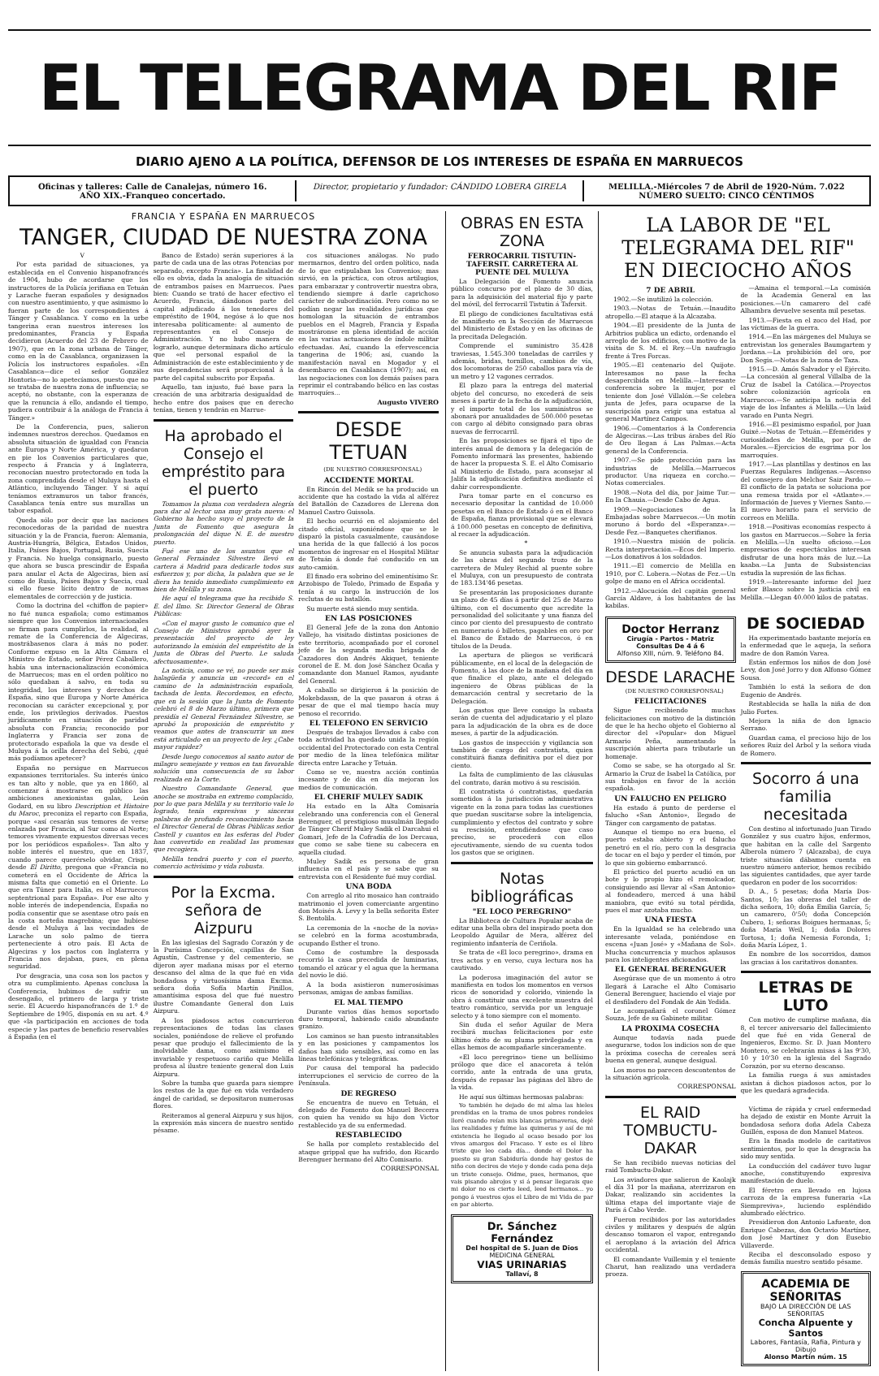EL TELEGRAMA DEL RIF
DIARIO AJENO A LA POLÍTICA, DEFENSOR DE LOS INTERESES DE ESPAÑA EN MARRUECOS
Oficinas y talleres: Calle de Canalejas, número 16.
AÑO XIX.-Franqueo concertado.
Director, propietario y fundador: CÁNDIDO LOBERA GIRELA
MELILLA.-Miércoles 7 de Abril de 1920-Núm. 7.022
NÚMERO SUELTO: CINCO CÉNTIMOS
FRANCIA Y ESPAÑA EN MARRUECOS
TANGER, CIUDAD DE NUESTRA ZONA
V
Por esta paridad de situaciones, ya establecida en el Convenio hispanofrancés de 1904, hubo de acordarse que los instructores de la Policía jerifiana en Tetuán y Larache fueran españoles y designados con nuestro asentimiento, y que asimismo lo fueran parte de los correspondientes á Tánger y Casablanca. Y como en la urbe tangerina eran nuestros intereses los predominantes, Francia y España decidieron (Acuerdo del 23 de Febrero de 1907), que en la zona urbana de Tánger, como en la de Casablanca, organizasen la Policía los instructores españoles. «En Casablanca—dice el señor González Hontoria—no lo apetecíamos, puesto que no se trataba de nuestra zona de influencia; se aceptó, no obstante, con la esperanza de que la renuncia á ello, andando el tiempo, pudiera contribuir á la análoga de Francia á Tánger.»
De la Conferencia, pues, salieron indemnes nuestros derechos. Quedamos en absoluta situación de igualdad con Francia ante Europa y Norte América, y quedaron en pie los Convenios particulares que, respecto á Francia y á Inglaterra, reconocían nuestro protectorado en toda la zona comprendida desde el Muluya hasta el Atlántico, incluyendo Tánger. Y si aquí teníamos extramuros un tabor francés, Casablanca tenía entre sus murallas un tabor español.
Queda sólo por decir que las naciones reconocedoras de la paridad de nuestra situación y la de Francia, fueron: Alemania, Austria-Hungría, Bélgica, Estados Unidos, Italia, Países Bajos, Portugal, Rusia, Suecia y Francia. No huelga consignarlo, puesto que ahora se busca prescindir de España para anular el Acta de Algeciras, bien así como de Rusia, Países Bajos y Suecia, cual si ello fuese lícito dentro de normas elementales de corrección y de justicia.
Como la doctrina del «chiffon de papier» no fué nunca española; como estimamos siempre que los Convenios internacionales se firman para cumplirlos, la realidad, al remate de la Conferencia de Algeciras, mostrábasenos clara á más no poder. Conforme expuso en la Alta Cámara el Ministro de Estado, señor Pérez Caballero, había una internacionalización económica de Marruecos; mas en el orden político no sólo quedaban á salvo, en toda su integridad, los intereses y derechos de España, sino que Europa y Norte América reconocían su carácter excepcional y, por ende, los privilegios derivados. Puestos jurídicamente en situación de paridad absoluta con Francia; reconocido por Inglaterra y Francia ser zona de protectorado española la que va desde el Muluya á la orilla derecha del Sebú, ¿qué más podíamos apetecer?
España no persigue en Marruecos expansiones territoriales. Su interés único es tan alto y noble, que ya en 1860, al comenzar á mostrarse en público las ambiciones anexionistas galas, León Godard, en su libro Description et Histoire du Maroc, preconiza el reparto con España, porque «así cesarán sus temores de verse enlazada por Francia, al Sur como al Norte; temores vivamente expuestos diversas veces por los periódicos españoles». Tan alto y noble interés el nuestro, que en 1837, cuando parece querérselo olvidar, Crispi, desde El Diritto, pregona que «Francia no cometerá en el Occidente de Africa la misma falta que cometió en el Oriente. Lo que era Túnez para Italia, es el Marruecos septentrional para España». Por ese alto y noble interés de independencia, España no podía consentir que se asentase otro país en la costa norteña magrebina; que hubiese desde el Muluya á las vecindades de Larache un solo palmo de tierra perteneciente á otro país. El Acta de Algeciras y los pactos con Inglaterra y Francia nos dejaban, pues, en plena seguridad.
Por desgracia, una cosa son los pactos y otra su cumplimiento. Apenas conclusa la Conferencia, hubimos de sufrir un desengaño, el primero de larga y triste serie. El Acuerdo hispanofrancés de 1.º de Septiembre de 1905, disponía en su art. 4.º que «la participación en acciones de toda especie y las partes de beneficio reservables á España (en el
Banco de Estado) serán superiores á la parte de cada una de las otras Potencias por separado, excepto Francia». La finalidad de ello es obvia, dada la analogía de situación de entrambos países en Marruecos. Pues bien: Cuando se trató de hacer efectivo el Acuerdo, Francia, dándonos parte del capital adjudicado á los tenedores del empréstito de 1904, negóse á lo que nos interesaba políticamente: al aumento de representantes en el Consejo de Administración. Y no hubo manera de lograrlo, aunque determinara dicho artículo que «el personal español de la Administración de este establecimiento y de sus dependencias será proporcional á la parte del capital subscrito por España.
Aquello, tan injusto, fué base para la creación de una arbitraria desigualdad de hecho entre dos países que en derecho tenían, tienen y tendrán en Marrue-
Ha aprobado el Consejo el empréstito para el puerto
Tomamos la pluma con verdadera alegría para dar al lector una muy grata nueva: el Gobierno ha hecho suyo el proyecto de la Junta de Fomento que asegura la prolongación del dique N. E. de nuestro puerto.
Fué ese uno de los asuntos que el General Fernández Silvestre llevó en cartera á Madrid para dedicarle todos sus esfuerzos y, por dicha, la palabra que se le diera ha tenido inmediato cumplimiento en bien de Melilla y su zona.
He aquí el telegrama que ha recibido S. E. del Ilmo. Sr. Director General de Obras Públicas:
«Con el mayor gusto le comunico que el Consejo de Ministros aprobó ayer la presentación del proyecto de ley autorizando la emisión del empréstito de la Junta de Obras del Puerto. Le saluda afectuosamente».
La noticia, como se vé, no puede ser más halagüeña y anuncia un «record» en el camino de la administración española, tachada de lenta. Recordemos, en efecto, que en la sesión que la Junta de Fomento celebró el 8 de Marzo último, primera que presidía el General Fernández Silvestre, se aprobó la proposición de empréstito y veamos que antes de transcurrir un mes está articulado en un proyecto de ley. ¿Cabe mayor rapidez?
Desde luego conocemos al santo autor de milagro semejante y vemos en tan favorable solución una consecuencia de su labor realizada en la Corte.
Nuestro Comandante General, que anoche se mostraba en extremo complacido, por lo que para Melilla y su territorio vale lo logrado, tenía expresivas y sinceras palabras de profundo reconocimiento hacia el Director General de Obras Públicas señor Castell y cuantos en las esferas del Poder han convertido en realidad las promesas que recogiera.
Melilla tendrá puerto y con el puerto, comercio activísimo y vida robusta.
Por la Excma. señora de Aizpuru
En las iglesias del Sagrado Corazón y de la Purísima Concepción, capillas de San Agustín, Castrense y del cementerio, se dijeron ayer mañana misas por el eterno descanso del alma de la que fué en vida bondadosa y virtuosísima dama Excma. señora doña Sofía Martín Pinillos, amantísima esposa del que fué nuestro ilustre Comandante General don Luis Aizpuru.
A los piadosos actos concurrieron representaciones de todas las clases sociales, poniéndose de relieve el profundo pesar que produjo el fallecimiento de la inolvidable dama, como asimismo el invariable y respetuoso cariño que Melilla profesa al ilustre teniente general don Luis Aizpuru.
Sobre la tumba que guarda para siempre los restos de la que fué en vida verdadero ángel de caridad, se depositaron numerosas flores.
Reiteramos al general Aizpuru y sus hijos, la expresión más sincera de nuestro sentido pésame.
cos situaciones análogas. No pudo mermarnos, dentro del orden político, nada de lo que estipulaban los Convenios; mas sirvió, en la práctica, con otros artilugios, para embarazar y controvertir nuestra obra, tendiendo siempre á darle caprichoso carácter de subordinación. Pero como no se podían negar las realidades jurídicas que homologan la situación de entrambos pueblos en el Magreb, Francia y España mostráronse en plena identidad de acción en las varias actuaciones de índole militar efectuadas. Así, cuando la efervescencia tangerina de 1906; así, cuando la manifestación naval en Mogador y el desembarco en Casablanca (1907); así, en las negociaciones con los demás países para reprimir el contrabando bélico en las costas marroquíes...
Augusto VIVERO
DESDE TETUAN
(DE NUESTRO CORRESPONSAL)
ACCIDENTE MORTAL
En Rincón del Medik se ha producido un accidente que ha costado la vida al alférez del Batallón de Cazadores de Llerena don Manuel Castro Guissola.
El hecho ocurrió en el alojamiento del citado oficial, suponiéndose que se le disparó la pistola casualmente, causándose una herida de la que falleció á los pocos momentos de ingresar en el Hospital Militar de Tetuán á donde fué conducido en un auto-camión.
El finado era sobrino del eminentísimo Sr. Arzobispo de Toledo, Primado de España y tenía á su cargo la instrucción de los reclutas de su batallón.
Su muerte está siendo muy sentida.
EN LAS POSICIONES
El General Jefe de la zona don Antonio Vallejo, ha visitado distintas posiciones de este territorio, acompañado por el coronel jefe de la segunda media brigada de Cazadores don Andrés Akiquet, teniente coronel de E. M. don José Sánchez Ocaña y comandante don Manuel Ramos, ayudante del General.
A caballo se dirigieron á la posición de Mokebdassn, de la que pasaron á otras á pesar de que el mal tiempo hacía muy penoso el recorrido.
EL TELEFONO EN SERVICIO
Después de trabajos llevados á cabo con toda actividad ha quedado unida la región occidental del Protectorado con esta Central por medio de la línea telefónica militar directa entre Larache y Tetuán.
Como se ve, nuestra acción continúa incesante y de día en día mejoran los medios de comunicación.
EL CHERIF MULEY SADIK
Ha estado en la Alta Comisaría celebrando una conferencia con el General Berenguer, el prestigioso musulmán llegado de Tánger Cherif Muley Sadik el Darcahui el Gomari, Jefe de la Cofradía de los Dercaua, que como se sabe tiene su cabecera en aquella ciudad.
Muley Sadik es persona de gran influencia en el país y se sabe que su entrevista con el Residente fué muy cordial.
UNA BODA
Con arreglo al rito mosaico han contraido matrimonio el joven comerciante argentino don Moisés A. Levy y la bella señorita Ester S. Bentolila.
La ceremonia de la «noche de la novia» se celebró en la forma acostumbrada, ocupando Esther el trono.
Como de costumbre la desposada recorrió la casa precedida de luminarias, tomando el azúcar y el agua que la hermana del novio le dió.
A la boda asistieron numerosísimas personas, amigas de ambas familias.
EL MAL TIEMPO
Durante varios días hemos soportado duro temporal, habiendo caido abundante granizo.
Los caminos se han puesto intransitables y en las posiciones y campamentos los daños han sido sensibles, así como en las líneas telefónicas y telegráficas.
Por causa del temporal ha padecido interrupciones el servicio de correo de la Península.
DE REGRESO
Se encuentra de nuevo en Tetuán, el delegado de Fomento don Manuel Becerra con quien ha venido su hijo don Victor restablecido ya de su enfermedad.
RESTABLECIDO
Se halla por completo restablecido del ataque grippal que ha sufrido, don Ricardo Berenguer hermano del Alto Comisario.
CORRESPONSAL
OBRAS EN ESTA ZONA
FERROCARRIL TISTUTIN-TAFERSIT. CARRETERA AL PUENTE DEL MULUYA
La Delegación de Fomento anuncia público concurso por el plazo de 30 días, para la adquisición del material fijo y parte del móvil, del ferrocarril Tistutin á Tafersit.
El pliego de condiciones facultativas está de manifiesto en la Sección de Marruecos del Ministerio de Estado y en las oficinas de la precitada Delegación.
Comprende el suministro 35.428 traviesas, 1.545.300 toneladas de carriles y además, bridas, tornillos, cambios de vía, dos locomotoras de 250 caballos para vía de un metro y 12 vagones cerrados.
El plazo para la entrega del material objeto del concurso, no excederá de seis meses á partir de la fecha de la adjudicación, y el importe total de los suministros se abonará por anualidades de 500.000 pesetas con cargo al débito consignado para obras nuevas de ferrocarril.
En las proposiciones se fijará el tipo de interés anual de demora y la delegación de Fomento informará las presentes, habiendo de hacer la propuesta S. E. el Alto Comisario al Ministerio de Estado, para aconsejar al Jalifa la adjudicación definitiva mediante el dahir correspondiente.
Para tomar parte en el concurso es necesario depositar la cantidad de 10.000 pesetas en el Banco de Estado ó en el Banco de España, fianza provisional que se elevará á 100.000 pesetas en concepto de definitiva, al recaer la adjudicación.
*
Se anuncia subasta para la adjudicación de las obras del segundo trozo de la carretera de Muley Rechid al puente sobre el Muluya, con un presupuesto de contrata de 183.134'46 pesetas.
Se presentarán las proposiciones durante un plazo de 45 días á partir del 25 de Marzo último, con el documento que acredite la personalidad del solicitante y una fianza del cinco por ciento del presupuesto de contrato en numerario ó billetes, pagables en oro por el Banco de Estado de Marruecos, ó en títulos de la Deuda.
La apertura de pliegos se verificará públicamente, en el local de la delegación de Fomento, á las doce de la mañana del día en que finalice el plazo, ante el delegado ingeniero de Obras públicas de la demarcación central y secretario de la Delegación.
Los gastos que lleve consigo la subasta serán de cuenta del adjudicatario y el plazo para la adjudicación de la obra es de doce meses, á partir de la adjudicación.
Los gastos de inspección y vigilancia son también de cargo del contratista, quien constituirá fianza definitiva por el diez por ciento.
La falta de cumplimiento de las cláusulas del contrato, darán motivo á su rescisión.
El contratista ó contratistas, quedarán sometidos á la jurisdicción administrativa vigente en la zona para todas las cuestiones que puedan suscitarse sobre la inteligencia, cumplimiento y efectos del contrato y sobre su rescisión, entendiéndose que caso preciso, se procederá con ellos ejecutivamente, siendo de su cuenta todos los gastos que se originen.
Notas bibliográficas
"EL LOCO PEREGRINO"
La Biblioteca de Cultura Popular acaba de editar una bella obra del inspirado poeta don Leopoldo Aguilar de Mera, alférez del regimiento infantería de Ceriñola.
Se trata de «El loco peregrino», drama en tres actos y en verso, cuya lectura nos ha cautivado.
La poderosa imaginación del autor se manifiesta en todos los momentos en versos ricos de sonoridad y colorido, viniendo la obra á constituir una excelente muestra del teatro romántico, servida por un lenguaje selecto y á tono siempre con el momento.
Sin duda el señor Aguilar de Mera recibirá muchas felicitaciones por este último éxito de su pluma privilegiada y en ellas hemos de acompañarle sinceramente.
«El loco peregrino» tiene un bellísimo prólogo que dice el anacoreta á telón corrido, ante la entrada de una gruta, después de repasar las páginas del libro de la vida.
He aquí sus últimas hermosas palabras:
Yo también he dejado de mi alma las hieles prendidas en la trama de unos pobres rondeles lloré cuando reían mis blancas primaveras, dejé las realidades y fuíme las quimeras y así de mi existencia he llegado al ocaso besado por los vivos amargos del Fracaso. Y este es el libro triste que leo cada día... donde el Dolor ha puesto su gran Sabiduría donde hay gestos de niño con decires de viejo y donde cada pena deja un triste consejo. Oidme, pues, hermanos, que vais pisando abrojos y si á pensar llegarais que mi dolor no es cierto leed, leed hermanos... yo pongo á vuestros ojos el Libro de mi Vida de par en par abierto.
Dr. Sánchez Fernández
Del hospital de S. Juan de Dios
MEDICINA GENERAL
VIAS URINARIAS
Tallaví, 8
LA LABOR DE "EL TELEGRAMA DEL RIF" EN DIECIOCHO AÑOS
7 DE ABRIL
1902.—Se inutilizó la colección.
1903.—Notas de Tetuán.—Inaudito atropello.—El ataque á la Alcazaba.
1904.—El presidente de la Junta de Arbitrios publica un edicto, ordenando el arreglo de los edificios, con motivo de la visita de S. M. el Rey.—Un naufragio frente á Tres Forcas.
1905.—El centenario del Quijote. Interesamos no pase la fecha desapercibida en Melilla.—Interesante conferencia sobre la mujer, por el teniente don José Villalón.—Se celebra junta de Jefes, para ocuparse de la suscripción para erigir una estatua al general Martínez Campos.
1906.—Comentarios á la Conferencia de Algeciras.—Las tribus árabes del Río de Oro llegan á Las Palmas.—Acta general de la Conferencia.
1907.—Se pide protección para las industrias de Melilla.—Marruecos productor. Una riqueza en corcho.—Notas comerciales.
1908.—Nota del día, por Jaime Tur.—En la Chauia.—Desde Cabo de Agua.
1909.—Negociaciones de la Embajadas sobre Marruecos.—Un motín moruno á bordo del «Esperanza».—Desde Fez.—Banquetes cherifianos.
1910.—Nuestra misión de policía. Recta interpretación.—Ecos del Imperio.—Los donativos á los soldados.
1911.—El comercio de Melilla en 1910, por C. Lobera.—Notas de Fez.—Un golpe de mano en el Africa occidental.
1912.—Alocución del capitán general García Aldave, á los habitantes de las kabilas.
—Amaina el temporal.—La comisión de la Academia General en las posiciones.—Un camarero del café Alhambra devuelve sesenta mil pesetas.
1913.—Fiesta en el zoco del Had, por las víctimas de la guerra.
1914.—En las márgenes del Muluya se entrevistan los generales Baumgartem y Jordana.—La prohibición del oro, por Don Segis.—Notas de la zona de Taza.
1915.—D. Amós Salvador y el Ejército.—La concesión al general Villalba de la Cruz de Isabel la Católica.—Proyectos sobre colonización agrícola en Marruecos.—Se anticipa la noticia del viaje de los Infantes á Melilla.—Un laúd varado en Punta Negri.
1916.—El pesimismo español, por Juan Guixé.—Notas de Tetuán.—Efemérides y curiosidades de Melilla, por G. de Morales.—Ejercicios de esgrima por los marroquíes.
1917.—Las plantillas y destinos en las Fuerzas Regulares Indígenas.—Ascenso del consejero don Melchor Saiz Pardo.—El conflicto de la patata se soluciona por una remesa traida por el «Atlante».—Información de Jueves y Viernes Santo.—El nuevo horario para el servicio de correos en Melilla.
1918.—Positivas economías respecto á los gastos en Marruecos.—Sobre la feria en Melilla.—Un suelto oficioso.—Los empresarios de espectáculos interesan disfrutar de una hora más de luz.—La kaaba.—La Junta de Subsistencias estudia la supresión de las fichas.
1919.—Interesante informe del Juez señor Blasco sobre la justicia civil en Melilla.—Llegan 40.000 kilos de patatas.
Doctor Herranz
Cirugía - Partos - Matriz
Consultas De 4 á 6
Alfonso XIII, núm. 9. Teléfono 84.
DESDE LARACHE
(DE NUESTRO CORRESPONSAL)
FELICITACIONES
Sigue recibiendo muchas felicitaciones con motivo de la distinción de que le ha hecho objeto el Gobierno al director del «Popular» don Miguel Armario Peña, aumentando la suscripción abierta para tributarle un homenaje.
Como se sabe, se ha otorgado al Sr. Armario la Cruz de Isabel la Católica, por sus trabajos en favor de la acción española.
UN FALUCHO EN PELIGRO
Ha estado á punto de perderse el falucho «San Antonio», llegado de Tánger con cargamento de patatas.
Aunque el tiempo no era bueno, el puerto estaba abierto y el falucho penetró en el río, pero con la desgracia de tocar en el bajo y perder el timón, por lo que sin gobierno embarrancó.
El práctico del puerto acudió en un bote y lo propio hizo el remolcador, consiguiendo así llevar al «San Antonio» al fondeadero, merced á una hábil maniobra, que evitó su total pérdida, pues el mar azotaba mucho.
UNA FIESTA
En la Igualdad se ha celebrado una interesante velada, poniéndose en escena «Juan José» y «Mañana de Sol». Mucha concurrencia y muchos aplausos para los inteligentes aficionados.
EL GENERAL BERENGUER
Asegúrase que de un momento á otro llegará á Larache el Alto Comisario General Berenguer, haciendo el viaje por el desfiladero del Fondak de Ain Yedida.
Le acompañará el coronel Gómez Souza, Jefe de su Gabinete militar.
LA PROXIMA COSECHA
Aunque todavía nada puede asegurarse, todos los indicios son de que la próxima cosecha de cereales será buena en general, aunque desigual.
Los moros no parecen descontentos de la situación agrícola.
CORRESPONSAL
EL RAID TOMBUCTU-DAKAR
Se han recibido nuevas noticias del raid Tombuctu-Dakar.
Los aviadores que salieron de Kaolajk el día 31 por la mañana, aterrizaron en Dakar, realizando sin accidentes la última etapa del importante viaje de París á Cabo Verde.
Fueron recibidos por las autoridades civiles y militares y después de algún descanso tomaron el vapor, entregando el aeroplano á la aviación del Africa occidental.
El comandante Vuillemin y el teniente Charut, han realizado una verdadera proeza.
DE SOCIEDAD
Ha experimentado bastante mejoría en la enfermedad que le aqueja, la señora madre de don Ramón Varea.
Están enfermos los niños de don José Levy, don José Jorro y don Alfonso Gómez Sousa.
También lo está la señora de don Eugenio de Andrés.
Restablecida se halla la niña de don Julio Fortes.
Mejora la niña de don Ignacio Serrano.
Guardan cama, el precioso hijo de los señores Ruiz del Arbol y la señora viuda de Romero.
Socorro á una familia necesitada
Con destino al infortunado Juan Tirado González y sus cuatro hijos, enfermos, que habitan en la calle del Sargento Alberola número 7 (Alcazaba), de cuya triste situación dábamos cuenta en nuestro número anterior, hemos recibido las siguientes cantidades, que ayer tarde quedaron en poder de los socorridos:
D. A., 5 pesetas; doña María Dos-Santos, 10; las obreras del taller de dicha señora, 10; doña Emilia García, 5; un camarero, 0'50; doña Concepción Cubero, 1; señoras Boigues hermanas, 5; doña María Weil, 1; doña Dolores Tortosa, 1; doña Nemesia Foronda, 1; doña María López, 1.
En nombre de los socorridos, damos las gracias á los caritativos donantes.
LETRAS DE LUTO
Con motivo de cumplirse mañana, día 8, el tercer aniversario del fallecimiento del que fué en vida General de Ingenieros, Excmo. Sr. D. Juan Montero Montero, se celebrarán misas á las 9'30, 10 y 10'30 en la iglesia del Sagrado Corazón, por su eterno descanso.
La familia ruega á sus amistades asistan á dichos piadosos actos, por lo que les quedará agradecida.
*
Víctima de rápida y cruel enfermedad ha dejado de existir en Monte Arruit la bondadosa señora doña Adela Cabeza Guillén, esposa de don Manuel Mateos.
Era la finada modelo de caritativos sentimientos, por lo que la desgracia ha sido muy sentida.
La conducción del cadáver tuvo lugar anoche, constituyendo expresiva manifestación de duelo.
El féretro era llevado en lujosa carroza de la empresa funeraria «La Siempreviva», luciendo espléndido alumbrado eléctrico.
Presidieron don Antonio Lafuente, don Enrique Cabezas, don Octavio Martínez, don José Martínez y don Eusebio Villaverde.
Reciba el desconsolado esposo y demás familia nuestro sentido pésame.
ACADEMIA DE SEÑORITAS
BAJO LA DIRECCIÓN DE LAS SEÑORITAS
Concha Alpuente y Santos
Labores, Fantasía, Rafia, Pintura y Dibujo
Alonso Martín núm. 15